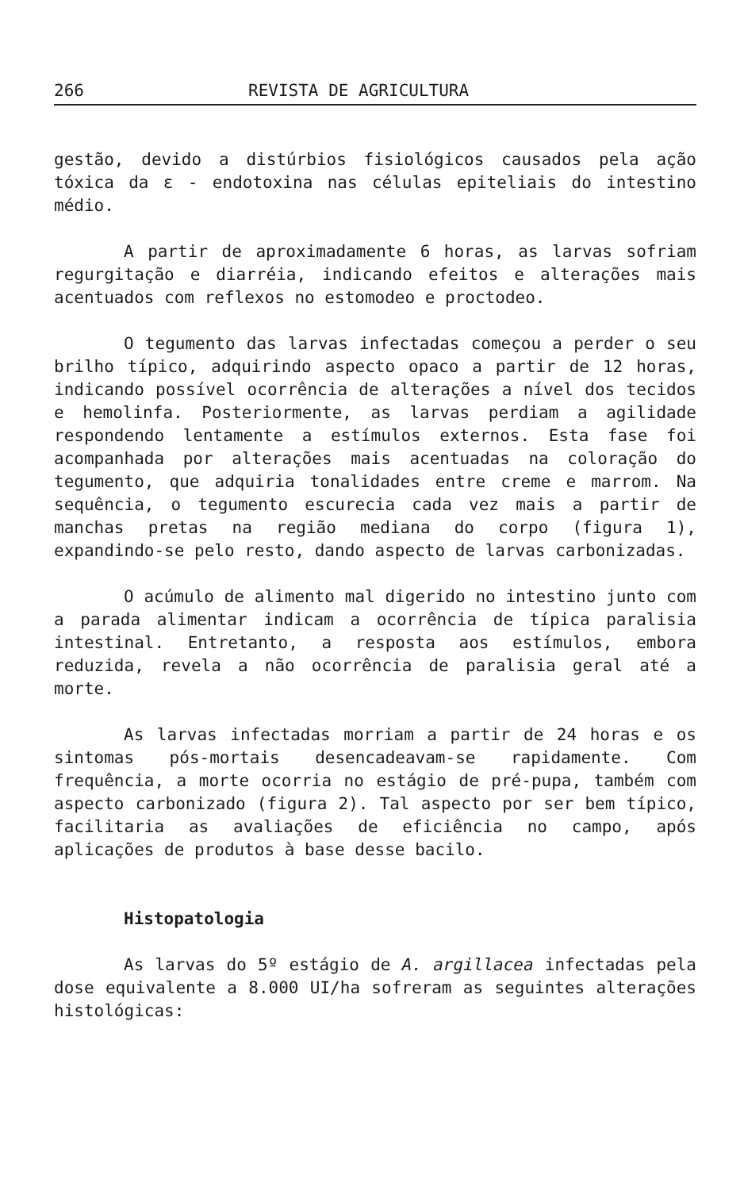266 REVISTA DE AGRICULTURA
gestão, devido a distúrbios fisiológicos causados pela ação tóxica da ε - endotoxina nas células epiteliais do intestino médio.
A partir de aproximadamente 6 horas, as larvas sofriam regurgitação e diarréia, indicando efeitos e alterações mais acentuados com reflexos no estomodeo e proctodeo.
O tegumento das larvas infectadas começou a perder o seu brilho típico, adquirindo aspecto opaco a partir de 12 horas, indicando possível ocorrência de alterações a nível dos tecidos e hemolinfa. Posteriormente, as larvas perdiam a agilidade respondendo lentamente a estímulos externos. Esta fase foi acompanhada por alterações mais acentuadas na coloração do tegumento, que adquiria tonalidades entre creme e marrom. Na sequência, o tegumento escurecia cada vez mais a partir de manchas pretas na região mediana do corpo (figura 1), expandindo-se pelo resto, dando aspecto de larvas carbonizadas.
O acúmulo de alimento mal digerido no intestino junto com a parada alimentar indicam a ocorrência de típica paralisia intestinal. Entretanto, a resposta aos estímulos, embora reduzida, revela a não ocorrência de paralisia geral até a morte.
As larvas infectadas morriam a partir de 24 horas e os sintomas pós-mortais desencadeavam-se rapidamente. Com frequência, a morte ocorria no estágio de pré-pupa, também com aspecto carbonizado (figura 2). Tal aspecto por ser bem típico, facilitaria as avaliações de eficiência no campo, após aplicações de produtos à base desse bacilo.
Histopatologia
As larvas do 5º estágio de A. argillacea infectadas pela dose equivalente a 8.000 UI/ha sofreram as seguintes alterações histológicas: